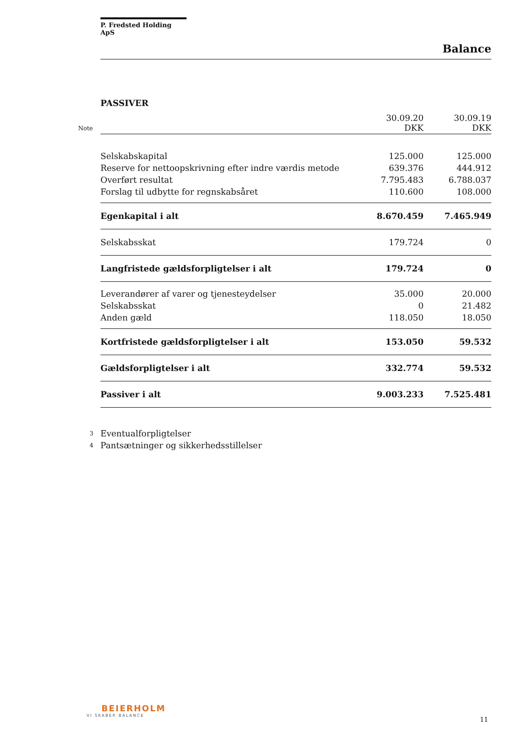P. Fredsted Holding ApS
Balance
PASSIVER
| Note | 30.09.20 DKK | 30.09.19 DKK |
| Selskabskapital | 125.000 | 125.000 |
| Reserve for nettoopskrivning efter indre værdis metode | 639.376 | 444.912 |
| Overført resultat | 7.795.483 | 6.788.037 |
| Forslag til udbytte for regnskabsåret | 110.600 | 108.000 |
| Egenkapital i alt | 8.670.459 | 7.465.949 |
| Selskabsskat | 179.724 | 0 |
| Langfristede gældsforpligtelser i alt | 179.724 | 0 |
| Leverandører af varer og tjenesteydelser | 35.000 | 20.000 |
| Selskabsskat | 0 | 21.482 |
| Anden gæld | 118.050 | 18.050 |
| Kortfristede gældsforpligtelser i alt | 153.050 | 59.532 |
| Gældsforpligtelser i alt | 332.774 | 59.532 |
| Passiver i alt | 9.003.233 | 7.525.481 |
3 Eventualforpligtelser
4 Pantsætninger og sikkerhedsstillelser
BEIERHOLM
VI SKABER BALANCE
11